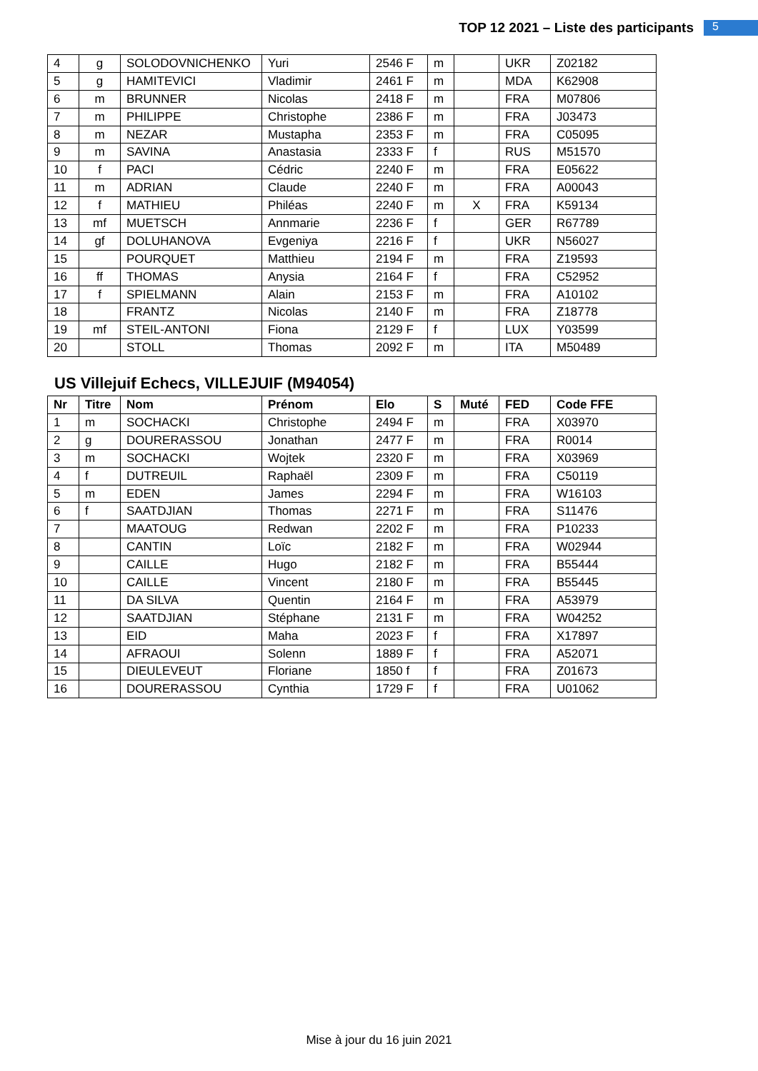TOP 12 2021 – Liste des participants
5
| 4 | g | SOLODOVNICHENKO | Yuri | 2546 F | m | | UKR | Z02182 |
| 5 | g | HAMITEVICI | Vladimir | 2461 F | m | | MDA | K62908 |
| 6 | m | BRUNNER | Nicolas | 2418 F | m | | FRA | M07806 |
| 7 | m | PHILIPPE | Christophe | 2386 F | m | | FRA | J03473 |
| 8 | m | NEZAR | Mustapha | 2353 F | m | | FRA | C05095 |
| 9 | m | SAVINA | Anastasia | 2333 F | f | | RUS | M51570 |
| 10 | f | PACI | Cédric | 2240 F | m | | FRA | E05622 |
| 11 | m | ADRIAN | Claude | 2240 F | m | | FRA | A00043 |
| 12 | f | MATHIEU | Philéas | 2240 F | m | X | FRA | K59134 |
| 13 | mf | MUETSCH | Annmarie | 2236 F | f | | GER | R67789 |
| 14 | gf | DOLUHANOVA | Evgeniya | 2216 F | f | | UKR | N56027 |
| 15 | | POURQUET | Matthieu | 2194 F | m | | FRA | Z19593 |
| 16 | ff | THOMAS | Anysia | 2164 F | f | | FRA | C52952 |
| 17 | f | SPIELMANN | Alain | 2153 F | m | | FRA | A10102 |
| 18 | | FRANTZ | Nicolas | 2140 F | m | | FRA | Z18778 |
| 19 | mf | STEIL-ANTONI | Fiona | 2129 F | f | | LUX | Y03599 |
| 20 | | STOLL | Thomas | 2092 F | m | | ITA | M50489 |
US Villejuif Echecs, VILLEJUIF (M94054)
| Nr | Titre | Nom | Prénom | Elo | S | Muté | FED | Code FFE |
| --- | --- | --- | --- | --- | --- | --- | --- | --- |
| 1 | m | SOCHACKI | Christophe | 2494 F | m | | FRA | X03970 |
| 2 | g | DOURERASSOU | Jonathan | 2477 F | m | | FRA | R0014 |
| 3 | m | SOCHACKI | Wojtek | 2320 F | m | | FRA | X03969 |
| 4 | f | DUTREUIL | Raphaël | 2309 F | m | | FRA | C50119 |
| 5 | m | EDEN | James | 2294 F | m | | FRA | W16103 |
| 6 | f | SAATDJIAN | Thomas | 2271 F | m | | FRA | S11476 |
| 7 | | MAATOUG | Redwan | 2202 F | m | | FRA | P10233 |
| 8 | | CANTIN | Loïc | 2182 F | m | | FRA | W02944 |
| 9 | | CAILLE | Hugo | 2182 F | m | | FRA | B55444 |
| 10 | | CAILLE | Vincent | 2180 F | m | | FRA | B55445 |
| 11 | | DA SILVA | Quentin | 2164 F | m | | FRA | A53979 |
| 12 | | SAATDJIAN | Stéphane | 2131 F | m | | FRA | W04252 |
| 13 | | EID | Maha | 2023 F | f | | FRA | X17897 |
| 14 | | AFRAOUI | Solenn | 1889 F | f | | FRA | A52071 |
| 15 | | DIEULEVEUT | Floriane | 1850 f | f | | FRA | Z01673 |
| 16 | | DOURERASSOU | Cynthia | 1729 F | f | | FRA | U01062 |
Mise à jour du 16 juin 2021